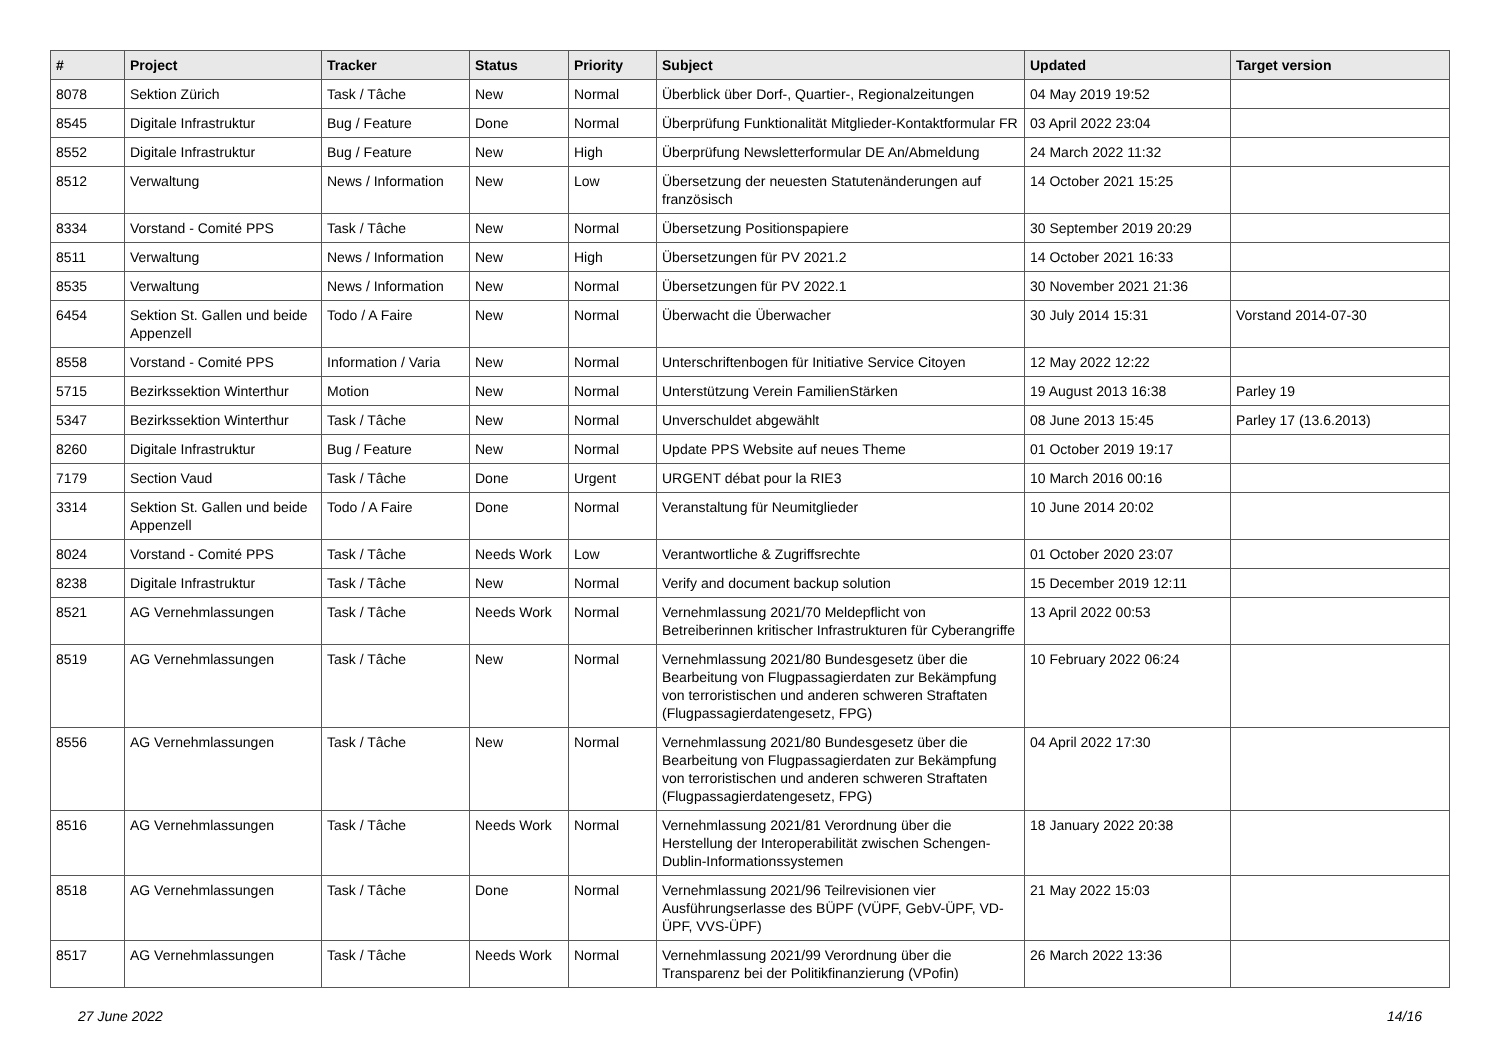| # | Project | Tracker | Status | Priority | Subject | Updated | Target version |
| --- | --- | --- | --- | --- | --- | --- | --- |
| 8078 | Sektion Zürich | Task / Tâche | New | Normal | Überblick über Dorf-, Quartier-, Regionalzeitungen | 04 May 2019 19:52 | |
| 8545 | Digitale Infrastruktur | Bug / Feature | Done | Normal | Überprüfung Funktionalität Mitglieder-Kontaktformular FR | 03 April 2022 23:04 | |
| 8552 | Digitale Infrastruktur | Bug / Feature | New | High | Überprüfung Newsletterformular DE An/Abmeldung | 24 March 2022 11:32 | |
| 8512 | Verwaltung | News / Information | New | Low | Übersetzung der neuesten Statutenänderungen auf französisch | 14 October 2021 15:25 | |
| 8334 | Vorstand - Comité PPS | Task / Tâche | New | Normal | Übersetzung Positionspapiere | 30 September 2019 20:29 | |
| 8511 | Verwaltung | News / Information | New | High | Übersetzungen für PV 2021.2 | 14 October 2021 16:33 | |
| 8535 | Verwaltung | News / Information | New | Normal | Übersetzungen für PV 2022.1 | 30 November 2021 21:36 | |
| 6454 | Sektion St. Gallen und beide Appenzell | Todo / A Faire | New | Normal | Überwacht die Überwacher | 30 July 2014 15:31 | Vorstand 2014-07-30 |
| 8558 | Vorstand - Comité PPS | Information / Varia | New | Normal | Unterschriftenbogen für Initiative Service Citoyen | 12 May 2022 12:22 | |
| 5715 | Bezirkssektion Winterthur | Motion | New | Normal | Unterstützung Verein FamilienStärken | 19 August 2013 16:38 | Parley 19 |
| 5347 | Bezirkssektion Winterthur | Task / Tâche | New | Normal | Unverschuldet abgewählt | 08 June 2013 15:45 | Parley 17 (13.6.2013) |
| 8260 | Digitale Infrastruktur | Bug / Feature | New | Normal | Update PPS Website auf neues Theme | 01 October 2019 19:17 | |
| 7179 | Section Vaud | Task / Tâche | Done | Urgent | URGENT débat pour la RIE3 | 10 March 2016 00:16 | |
| 3314 | Sektion St. Gallen und beide Appenzell | Todo / A Faire | Done | Normal | Veranstaltung für Neumitglieder | 10 June 2014 20:02 | |
| 8024 | Vorstand - Comité PPS | Task / Tâche | Needs Work | Low | Verantwortliche & Zugriffsrechte | 01 October 2020 23:07 | |
| 8238 | Digitale Infrastruktur | Task / Tâche | New | Normal | Verify and document backup solution | 15 December 2019 12:11 | |
| 8521 | AG Vernehmlassungen | Task / Tâche | Needs Work | Normal | Vernehmlassung 2021/70 Meldepflicht von Betreiberinnen kritischer Infrastrukturen für Cyberangriffe | 13 April 2022 00:53 | |
| 8519 | AG Vernehmlassungen | Task / Tâche | New | Normal | Vernehmlassung 2021/80 Bundesgesetz über die Bearbeitung von Flugpassagierdaten zur Bekämpfung von terroristischen und anderen schweren Straftaten (Flugpassagierdatengesetz, FPG) | 10 February 2022 06:24 | |
| 8556 | AG Vernehmlassungen | Task / Tâche | New | Normal | Vernehmlassung 2021/80 Bundesgesetz über die Bearbeitung von Flugpassagierdaten zur Bekämpfung von terroristischen und anderen schweren Straftaten (Flugpassagierdatengesetz, FPG) | 04 April 2022 17:30 | |
| 8516 | AG Vernehmlassungen | Task / Tâche | Needs Work | Normal | Vernehmlassung 2021/81 Verordnung über die Herstellung der Interoperabilität zwischen Schengen-Dublin-Informationssystemen | 18 January 2022 20:38 | |
| 8518 | AG Vernehmlassungen | Task / Tâche | Done | Normal | Vernehmlassung 2021/96 Teilrevisionen vier Ausführungserlasse des BÜPF (VÜPF, GebV-ÜPF, VD-ÜPF, VVS-ÜPF) | 21 May 2022 15:03 | |
| 8517 | AG Vernehmlassungen | Task / Tâche | Needs Work | Normal | Vernehmlassung 2021/99 Verordnung über die Transparenz bei der Politikfinanzierung (VPofin) | 26 March 2022 13:36 | |
27 June 2022 14/16